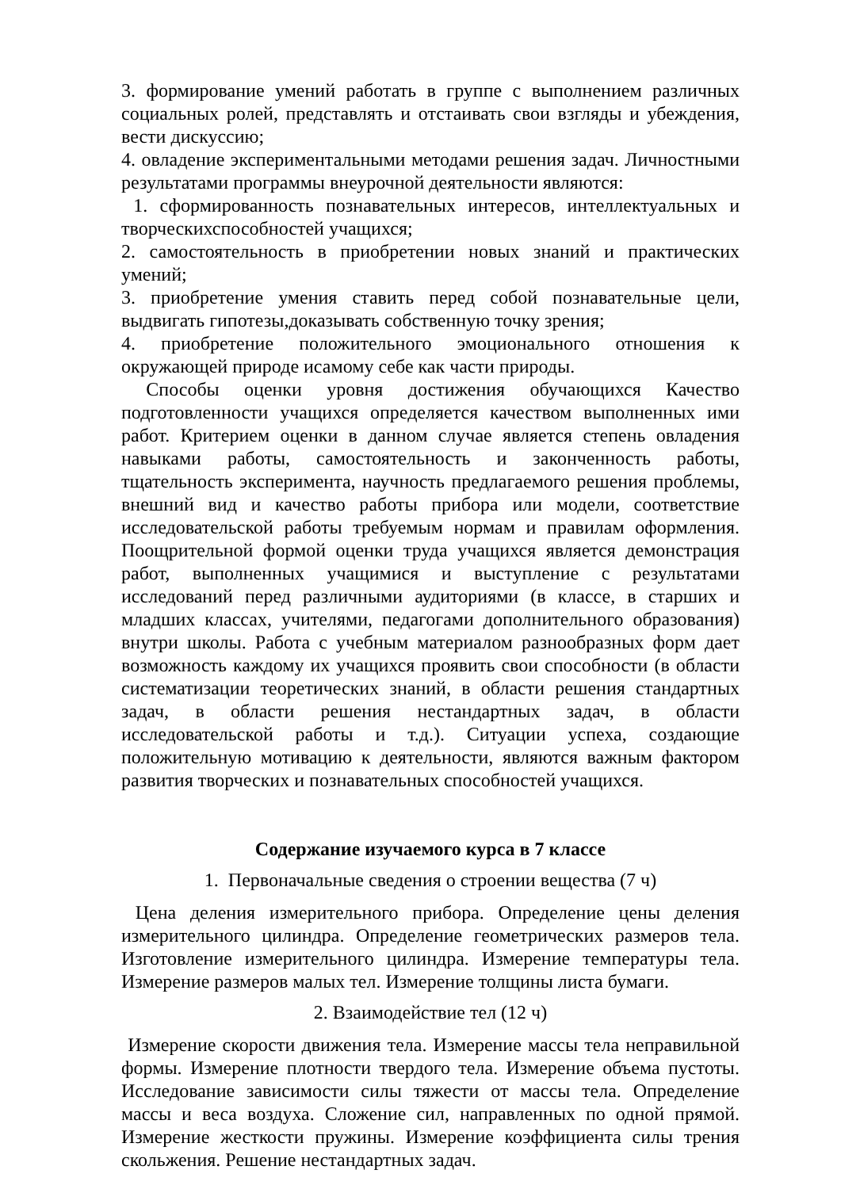3. формирование умений работать в группе с выполнением различных социальных ролей, представлять и отстаивать свои взгляды и убеждения, вести дискуссию;
4. овладение экспериментальными методами решения задач. Личностными результатами программы внеурочной деятельности являются:
1. сформированность познавательных интересов, интеллектуальных и творческихспособностей учащихся;
2. самостоятельность в приобретении новых знаний и практических умений;
3. приобретение умения ставить перед собой познавательные цели, выдвигать гипотезы,доказывать собственную точку зрения;
4. приобретение положительного эмоционального отношения к окружающей природе исамому себе как части природы.
Способы оценки уровня достижения обучающихся Качество подготовленности учащихся определяется качеством выполненных ими работ. Критерием оценки в данном случае является степень овладения навыками работы, самостоятельность и законченность работы, тщательность эксперимента, научность предлагаемого решения проблемы, внешний вид и качество работы прибора или модели, соответствие исследовательской работы требуемым нормам и правилам оформления. Поощрительной формой оценки труда учащихся является демонстрация работ, выполненных учащимися и выступление с результатами исследований перед различными аудиториями (в классе, в старших и младших классах, учителями, педагогами дополнительного образования) внутри школы. Работа с учебным материалом разнообразных форм дает возможность каждому их учащихся проявить свои способности (в области систематизации теоретических знаний, в области решения стандартных задач, в области решения нестандартных задач, в области исследовательской работы и т.д.). Ситуации успеха, создающие положительную мотивацию к деятельности, являются важным фактором развития творческих и познавательных способностей учащихся.
Содержание изучаемого курса в 7 классе
1. Первоначальные сведения о строении вещества (7 ч)
Цена деления измерительного прибора. Определение цены деления измерительного цилиндра. Определение геометрических размеров тела. Изготовление измерительного цилиндра. Измерение температуры тела. Измерение размеров малых тел. Измерение толщины листа бумаги.
2. Взаимодействие тел (12 ч)
Измерение скорости движения тела. Измерение массы тела неправильной формы. Измерение плотности твердого тела. Измерение объема пустоты. Исследование зависимости силы тяжести от массы тела. Определение массы и веса воздуха. Сложение сил, направленных по одной прямой. Измерение жесткости пружины. Измерение коэффициента силы трения скольжения. Решение нестандартных задач.